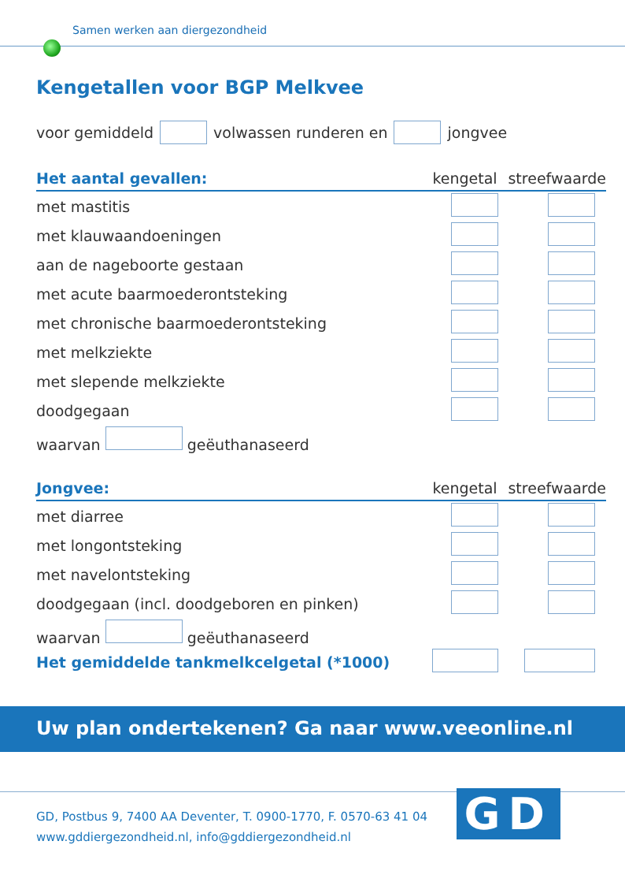Samen werken aan diergezondheid
Kengetallen voor BGP Melkvee
voor gemiddeld volwassen runderen en jongvee
| Het aantal gevallen: | kengetal | streefwaarde |
| --- | --- | --- |
| met mastitis | | |
| met klauwaandoeningen | | |
| aan de nageboorte gestaan | | |
| met acute baarmoederontsteking | | |
| met chronische baarmoederontsteking | | |
| met melkziekte | | |
| met slepende melkziekte | | |
| doodgegaan | | |
| waarvan geëuthanaseerd | | |
| Jongvee: | kengetal | streefwaarde |
| --- | --- | --- |
| met diarree | | |
| met longontsteking | | |
| met navelontsteking | | |
| doodgegaan (incl. doodgeboren en pinken) | | |
| waarvan geëuthanaseerd | | |
| Het gemiddelde tankmelkcelgetal (*1000) | | |
Uw plan ondertekenen? Ga naar www.veeonline.nl
GD, Postbus 9, 7400 AA Deventer, T. 0900-1770, F. 0570-63 41 04
www.gddiergezondheid.nl, info@gddiergezondheid.nl
GD